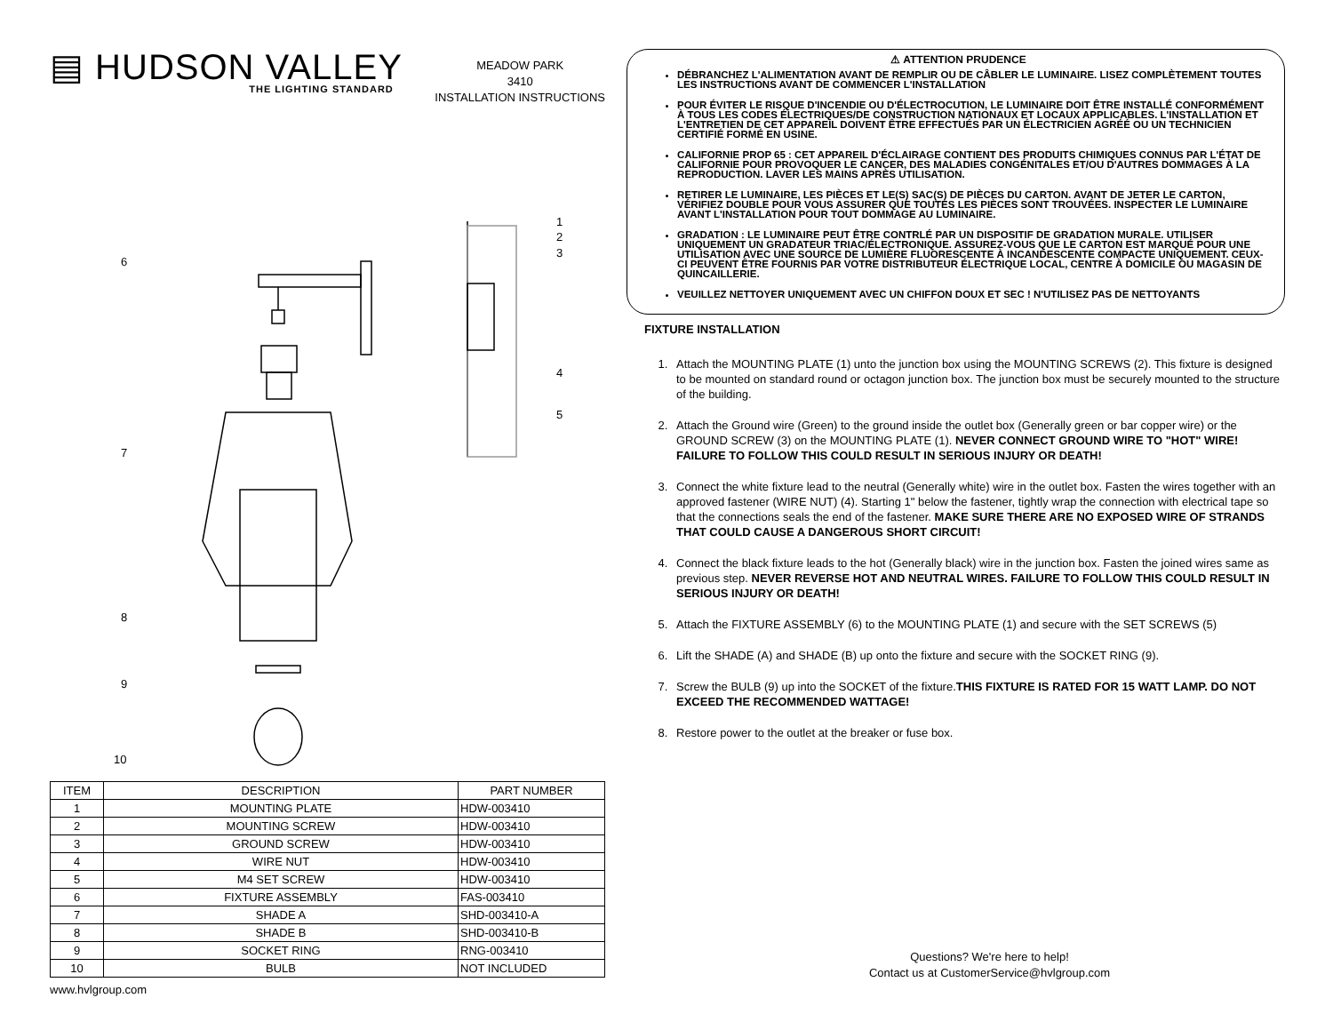▤ HUDSON VALLEY
THE LIGHTING STANDARD
MEADOW PARK
3410
INSTALLATION INSTRUCTIONS
6
7
8
9
10
1
2
3
4
5
| ITEM | DESCRIPTION | PART NUMBER |
| --- | --- | --- |
| 1 | MOUNTING PLATE | HDW-003410 |
| 2 | MOUNTING SCREW | HDW-003410 |
| 3 | GROUND SCREW | HDW-003410 |
| 4 | WIRE NUT | HDW-003410 |
| 5 | M4 SET SCREW | HDW-003410 |
| 6 | FIXTURE ASSEMBLY | FAS-003410 |
| 7 | SHADE A | SHD-003410-A |
| 8 | SHADE B | SHD-003410-B |
| 9 | SOCKET RING | RNG-003410 |
| 10 | BULB | NOT INCLUDED |
www.hvlgroup.com
⚠ ATTENTION PRUDENCE
DÉBRANCHEZ L'ALIMENTATION AVANT DE REMPLIR OU DE CÂBLER LE LUMINAIRE. LISEZ COMPLÈTEMENT TOUTES LES INSTRUCTIONS AVANT DE COMMENCER L'INSTALLATION
POUR ÉVITER LE RISQUE D'INCENDIE OU D'ÉLECTROCUTION, LE LUMINAIRE DOIT ÊTRE INSTALLÉ CONFORMÉMENT À TOUS LES CODES ÉLECTRIQUES/DE CONSTRUCTION NATIONAUX ET LOCAUX APPLICABLES. L'INSTALLATION ET L'ENTRETIEN DE CET APPAREIL DOIVENT ÊTRE EFFECTUÉS PAR UN ÉLECTRICIEN AGRÉÉ OU UN TECHNICIEN CERTIFIÉ FORMÉ EN USINE.
CALIFORNIE PROP 65 : CET APPAREIL D'ÉCLAIRAGE CONTIENT DES PRODUITS CHIMIQUES CONNUS PAR L'ÉTAT DE CALIFORNIE POUR PROVOQUER LE CANCER, DES MALADIES CONGÉNITALES ET/OU D'AUTRES DOMMAGES À LA REPRODUCTION. LAVER LES MAINS APRÈS UTILISATION.
RETIRER LE LUMINAIRE, LES PIÈCES ET LE(S) SAC(S) DE PIÈCES DU CARTON. AVANT DE JETER LE CARTON, VÉRIFIEZ DOUBLE POUR VOUS ASSURER QUE TOUTES LES PIÈCES SONT TROUVÉES. INSPECTER LE LUMINAIRE AVANT L'INSTALLATION POUR TOUT DOMMAGE AU LUMINAIRE.
GRADATION : LE LUMINAIRE PEUT ÊTRE CONTRLÉ PAR UN DISPOSITIF DE GRADATION MURALE. UTILISER UNIQUEMENT UN GRADATEUR TRIAC/ÉLECTRONIQUE. ASSUREZ-VOUS QUE LE CARTON EST MARQUÉ POUR UNE UTILISATION AVEC UNE SOURCE DE LUMIÈRE FLUORESCENTE À INCANDESCENTE COMPACTE UNIQUEMENT. CEUX-CI PEUVENT ÊTRE FOURNIS PAR VOTRE DISTRIBUTEUR ÉLECTRIQUE LOCAL, CENTRE À DOMICILE OU MAGASIN DE QUINCAILLERIE.
VEUILLEZ NETTOYER UNIQUEMENT AVEC UN CHIFFON DOUX ET SEC ! N'UTILISEZ PAS DE NETTOYANTS
FIXTURE INSTALLATION
1. Attach the MOUNTING PLATE (1) unto the junction box using the MOUNTING SCREWS (2). This fixture is designed to be mounted on standard round or octagon junction box. The junction box must be securely mounted to the structure of the building.
2. Attach the Ground wire (Green) to the ground inside the outlet box (Generally green or bar copper wire) or the GROUND SCREW (3) on the MOUNTING PLATE (1). NEVER CONNECT GROUND WIRE TO "HOT" WIRE! FAILURE TO FOLLOW THIS COULD RESULT IN SERIOUS INJURY OR DEATH!
3. Connect the white fixture lead to the neutral (Generally white) wire in the outlet box. Fasten the wires together with an approved fastener (WIRE NUT) (4). Starting 1" below the fastener, tightly wrap the connection with electrical tape so that the connections seals the end of the fastener. MAKE SURE THERE ARE NO EXPOSED WIRE OF STRANDS THAT COULD CAUSE A DANGEROUS SHORT CIRCUIT!
4. Connect the black fixture leads to the hot (Generally black) wire in the junction box. Fasten the joined wires same as previous step. NEVER REVERSE HOT AND NEUTRAL WIRES. FAILURE TO FOLLOW THIS COULD RESULT IN SERIOUS INJURY OR DEATH!
5. Attach the FIXTURE ASSEMBLY (6) to the MOUNTING PLATE (1) and secure with the SET SCREWS (5)
6. Lift the SHADE (A) and SHADE (B) up onto the fixture and secure with the SOCKET RING (9).
7. Screw the BULB (9) up into the SOCKET of the fixture.THIS FIXTURE IS RATED FOR 15 WATT LAMP. DO NOT EXCEED THE RECOMMENDED WATTAGE!
8. Restore power to the outlet at the breaker or fuse box.
Questions? We're here to help!
Contact us at CustomerService@hvlgroup.com